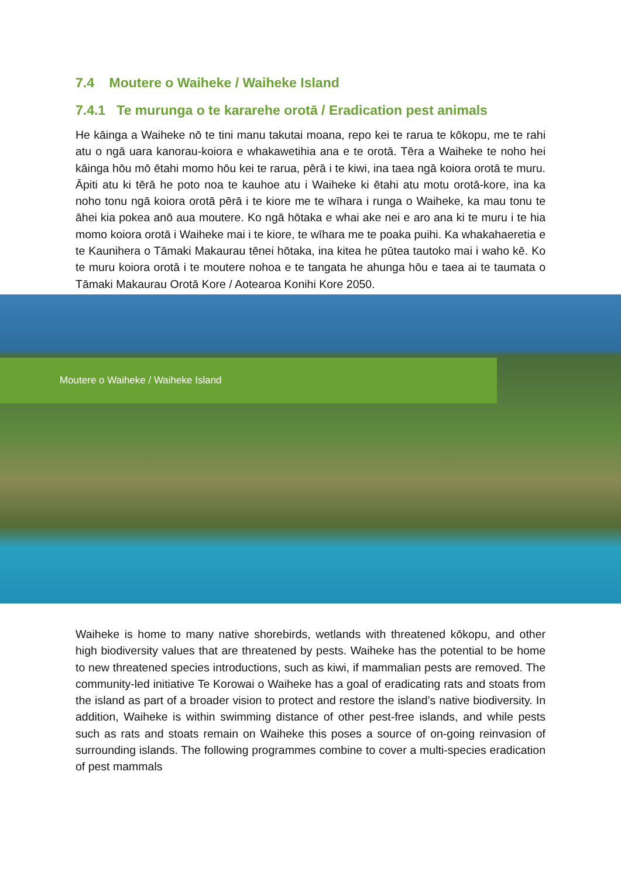7.4 Moutere o Waiheke / Waiheke Island
7.4.1 Te murunga o te kararehe orotā / Eradication pest animals
He kāinga a Waiheke nō te tini manu takutai moana, repo kei te rarua te kōkopu, me te rahi atu o ngā uara kanorau-koiora e whakawetihia ana e te orotā. Tēra a Waiheke te noho hei kāinga hōu mō ētahi momo hōu kei te rarua, pērā i te kiwi, ina taea ngā koiora orotā te muru. Āpiti atu ki tērā he poto noa te kauhoe atu i Waiheke ki ētahi atu motu orotā-kore, ina ka noho tonu ngā koiora orotā pērā i te kiore me te wīhara i runga o Waiheke, ka mau tonu te āhei kia pokea anō aua moutere. Ko ngā hōtaka e whai ake nei e aro ana ki te muru i te hia momo koiora orotā i Waiheke mai i te kiore, te wīhara me te poaka puihi. Ka whakahaeretia e te Kaunihera o Tāmaki Makaurau tēnei hōtaka, ina kitea he pūtea tautoko mai i waho kē. Ko te muru koiora orotā i te moutere nohoa e te tangata he ahunga hōu e taea ai te taumata o Tāmaki Makaurau Orotā Kore / Aotearoa Konihi Kore 2050.
Moutere o Waiheke / Waiheke Island
Waiheke is home to many native shorebirds, wetlands with threatened kōkopu, and other high biodiversity values that are threatened by pests. Waiheke has the potential to be home to new threatened species introductions, such as kiwi, if mammalian pests are removed. The community-led initiative Te Korowai o Waiheke has a goal of eradicating rats and stoats from the island as part of a broader vision to protect and restore the island’s native biodiversity. In addition, Waiheke is within swimming distance of other pest-free islands, and while pests such as rats and stoats remain on Waiheke this poses a source of on-going reinvasion of surrounding islands. The following programmes combine to cover a multi-species eradication of pest mammals